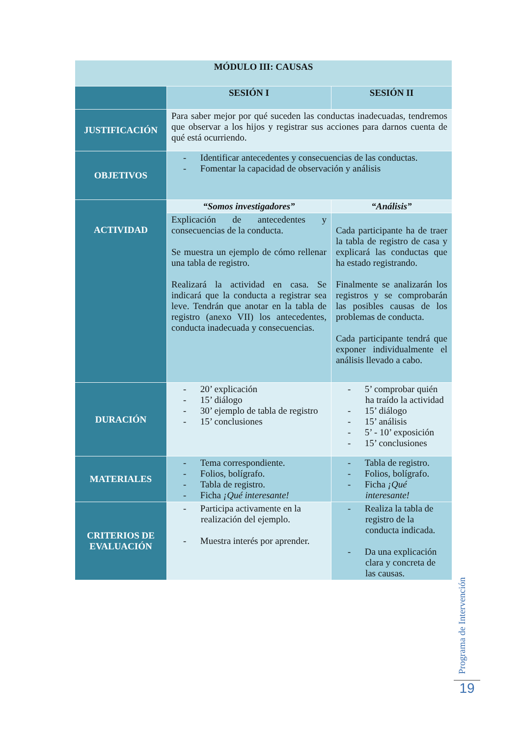| MÓDULO III: CAUSAS | | |
| --- | --- | --- |
| | SESIÓN I | SESIÓN II |
| JUSTIFICACIÓN | Para saber mejor por qué suceden las conductas inadecuadas, tendremos que observar a los hijos y registrar sus acciones para darnos cuenta de qué está ocurriendo. | |
| OBJETIVOS | - Identificar antecedentes y consecuencias de las conductas. - Fomentar la capacidad de observación y análisis | |
| ACTIVIDAD | “Somos investigadores” | “Análisis” |
| | Explicación de antecedentes y consecuencias de la conducta. Se muestra un ejemplo de cómo rellenar una tabla de registro. Realizará la actividad en casa. Se indicará que la conducta a registrar sea leve. Tendrán que anotar en la tabla de registro (anexo VII) los antecedentes, conducta inadecuada y consecuencias. | Cada participante ha de traer la tabla de registro de casa y explicará las conductas que ha estado registrando. Finalmente se analizarán los registros y se comprobarán las posibles causas de los problemas de conducta. Cada participante tendrá que exponer individualmente el análisis llevado a cabo. |
| DURACIÓN | - 20’ explicación - 15’ diálogo - 30’ ejemplo de tabla de registro - 15’ conclusiones | - 5’ comprobar quién ha traído la actividad - 15’ diálogo - 15’ análisis - 5’ - 10’ exposición - 15’ conclusiones |
| MATERIALES | - Tema correspondiente. - Folios, bolígrafo. - Tabla de registro. - Ficha ¡Qué interesante! | - Tabla de registro. - Folios, bolígrafo. - Ficha ¡Qué interesante! |
| CRITERIOS DE EVALUACIÓN | - Participa activamente en la realización del ejemplo. - Muestra interés por aprender. | - Realiza la tabla de registro de la conducta indicada. - Da una explicación clara y concreta de las causas. |
Programa de Intervención
19